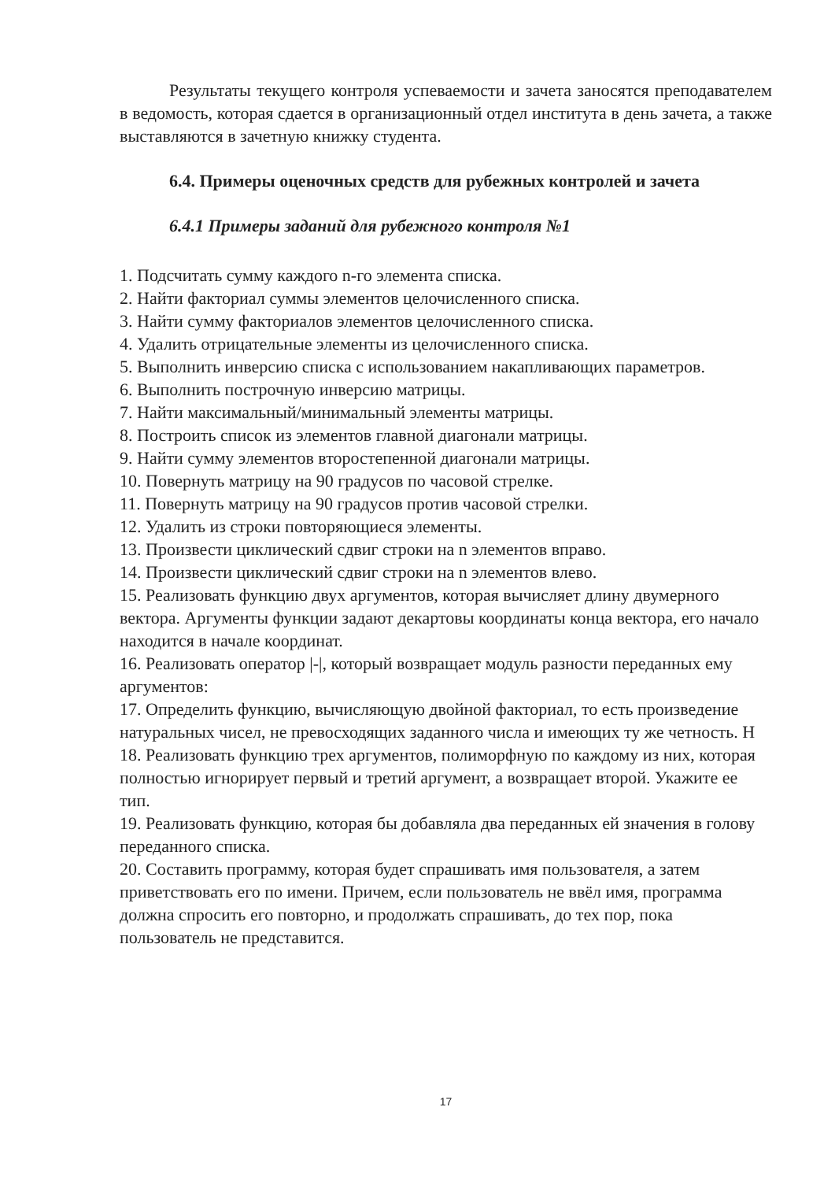Результаты текущего контроля успеваемости и зачета заносятся преподавателем в ведомость, которая сдается в организационный отдел института в день зачета, а также выставляются в зачетную книжку студента.
6.4. Примеры оценочных средств для рубежных контролей и зачета
6.4.1 Примеры заданий для рубежного контроля №1
1. Подсчитать сумму каждого n-го элемента списка.
2. Найти факториал суммы элементов целочисленного списка.
3. Найти сумму факториалов элементов целочисленного списка.
4. Удалить отрицательные элементы из целочисленного списка.
5. Выполнить инверсию списка с использованием накапливающих параметров.
6. Выполнить построчную инверсию матрицы.
7. Найти максимальный/минимальный элементы матрицы.
8. Построить список из элементов главной диагонали матрицы.
9. Найти сумму элементов второстепенной диагонали матрицы.
10. Повернуть матрицу на 90 градусов по часовой стрелке.
11. Повернуть матрицу на 90 градусов против часовой стрелки.
12. Удалить из строки повторяющиеся элементы.
13. Произвести циклический сдвиг строки на n элементов вправо.
14. Произвести циклический сдвиг строки на n элементов влево.
15. Реализовать функцию двух аргументов, которая вычисляет длину двумерного вектора. Аргументы функции задают декартовы координаты конца вектора, его начало находится в начале координат.
16. Реализовать оператор |-|, который возвращает модуль разности переданных ему аргументов:
17. Определить функцию, вычисляющую двойной факториал, то есть произведение натуральных чисел, не превосходящих заданного числа и имеющих ту же четность. Н
18. Реализовать функцию трех аргументов, полиморфную по каждому из них, которая полностью игнорирует первый и третий аргумент, а возвращает второй. Укажите ее тип.
19. Реализовать функцию, которая бы добавляла два переданных ей значения в голову переданного списка.
20. Составить программу, которая будет спрашивать имя пользователя, а затем приветствовать его по имени. Причем, если пользователь не ввёл имя, программа должна спросить его повторно, и продолжать спрашивать, до тех пор, пока пользователь не представится.
17